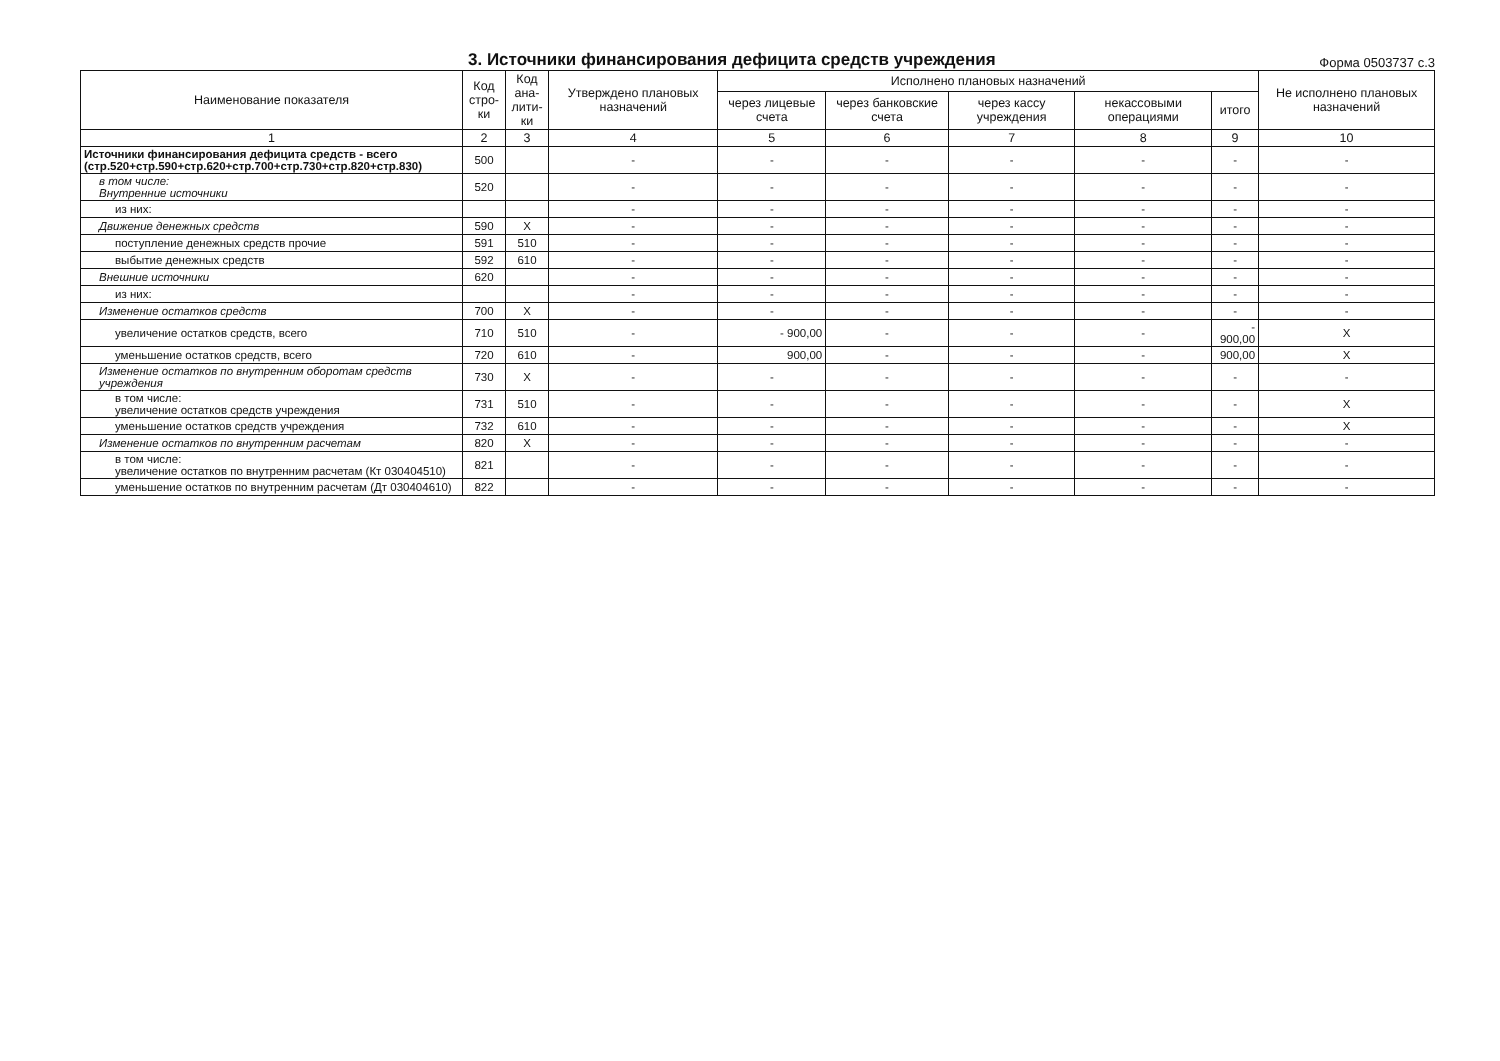3. Источники финансирования дефицита средств учреждения
Форма 0503737 с.3
| Наименование показателя | Код стро-ки | Код ана-лити-ки | Утверждено плановых назначений | Исполнено плановых назначений | | | | | Не исполнено плановых назначений |
| --- | --- | --- | --- | --- | --- | --- | --- | --- | --- |
| | | | | через лицевые счета | через банковские счета | через кассу учреждения | некассовыми операциями | итого | |
| 1 | 2 | 3 | 4 | 5 | 6 | 7 | 8 | 9 | 10 |
| Источники финансирования дефицита средств - всего (стр.520+стр.590+стр.620+стр.700+стр.730+стр.820+стр.830) | 500 | | - | - | - | - | - | - | - |
| в том числе: Внутренние источники | 520 | | - | - | - | - | - | - | - |
| из них: | | | - | - | - | - | - | - | - |
| Движение денежных средств | 590 | X | - | - | - | - | - | - | - |
| поступление денежных средств прочие | 591 | 510 | - | - | - | - | - | - | - |
| выбытие денежных средств | 592 | 610 | - | - | - | - | - | - | - |
| Внешние источники | 620 | | - | - | - | - | - | - | - |
| из них: | | | - | - | - | - | - | - | - |
| Изменение остатков средств | 700 | X | - | - | - | - | - | - | - |
| увеличение остатков средств, всего | 710 | 510 | - | - 900,00 | - | - | - | - 900,00 | X |
| уменьшение остатков средств, всего | 720 | 610 | - | 900,00 | - | - | - | 900,00 | X |
| Изменение остатков по внутренним оборотам средств учреждения | 730 | X | - | - | - | - | - | - | - |
| в том числе: увеличение остатков средств учреждения | 731 | 510 | - | - | - | - | - | - | X |
| уменьшение остатков средств учреждения | 732 | 610 | - | - | - | - | - | - | X |
| Изменение остатков по внутренним расчетам | 820 | X | - | - | - | - | - | - | - |
| в том числе: увеличение остатков по внутренним расчетам (Кт 030404510) | 821 | | - | - | - | - | - | - | - |
| уменьшение остатков по внутренним расчетам (Дт 030404610) | 822 | | - | - | - | - | - | - | - |